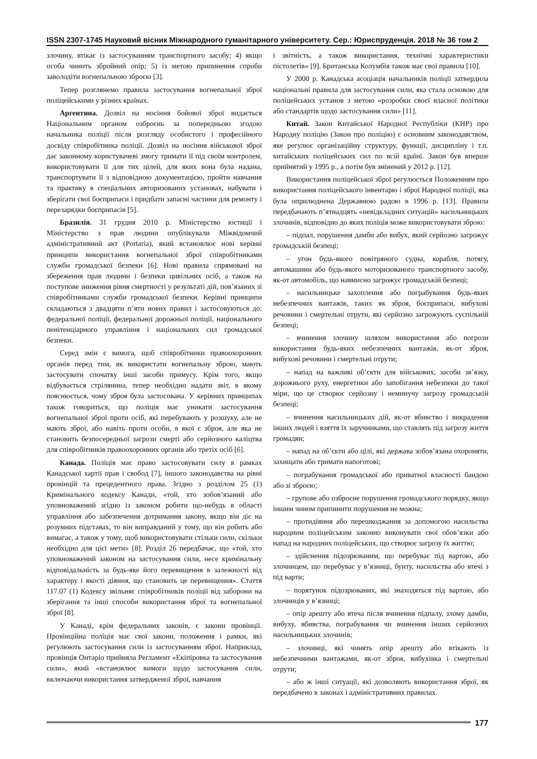ISSN 2307-1745 Науковий вісник Міжнародного гуманітарного університету. Сер.: Юриспруденція. 2018 № 36 том 2
злочину, втікає із застосуванням транспортного засобу; 4) якщо особа чинить збройний опір; 5) із метою припинення спроби заволодіти вогнепальною зброєю [3].
Тепер розглянемо правила застосування вогнепальної зброї поліцейськими у різних країнах.
Аргентина. Дозвіл на носіння бойової зброї видається Національним органом озброєнь за попередньою згодою начальника поліції після розгляду особистого і професійного досвіду співробітника поліції. Дозвіл на носіння військової зброї дає законному користувачеві змогу тримати її під своїм контролем, використовувати її для тих цілей, для яких вона була надана, транспортувати її з відповідною документацією, пройти навчання та практику в спеціальних авторизованих установах, набувати і зберігати свої боєприпаси і придбати запасні частини для ремонту і перезарядки боєприпасів [5].
Бразилія. 31 грудня 2010 р. Міністерство юстиції і Міністерство з прав людини опублікували Міжвідомчий адміністративний акт (Portaria), який встановлює нові керівні принципи використання вогнепальної зброї співробітниками служби громадської безпеки [6]. Нові правила спрямовані на збереження прав людини і безпеки цивільних осіб, а також на поступове зниження рівня смертності у результаті дій, пов’язаних зі співробітниками служби громадської безпеки. Керівні принципи складаються з двадцяти п’яти нових правил і застосовуються до: федеральної поліції, федеральної дорожньої поліції, національного пенітенціарного управління і національних сил громадської безпеки.
Серед змін є вимога, щоб співробітники правоохоронних органів перед тим, як використати вогнепальну зброю, мають застосувати спочатку інші засоби примусу. Крім того, якщо відбувається стрілянина, тепер необхідно надати звіт, в якому пояснюється, чому зброя була застосована. У керівних принципах також говориться, що поліція має уникати застосування вогнепальної зброї проти осіб, які перебувають у розшуку, але не мають зброї, або навіть проти особи, в якої є зброя, але яка не становить безпосередньої загрози смерті або серйозного каліцтва для співробітників правоохоронних органів або третіх осіб [6].
Канада. Поліція має право застосовувати силу в рамках Канадської хартії прав і свобод [7], іншого законодавства на рівні провінцій та прецедентного права. Згідно з розділом 25 (1) Кримінального кодексу Канади, «той, хто зобов’язаний або уповноважений згідно із законом робити що-небудь в області управління або забезпечення дотримання закону, якщо він діє на розумних підставах, то він виправданий у тому, що він робить або вимагає, а також у тому, щоб використовувати стільки сили, скільки необхідно для цієї мети» [8]. Розділ 26 передбачає, що «той, хто уповноважений законом на застосування сили, несе кримінальну відповідальність за будь-яке його перевищення в залежності від характеру і якості діяння, що становить це перевищення». Стаття 117.07 (1) Кодексу звільняє співробітників поліції від заборони на зберігання та інші способи використання зброї та вогнепальної зброї [8].
У Канаді, крім федеральних законів, є закони провінції. Провінційна поліція має свої закони, положення і рамки, які регулюють застосування сили із застосуванням зброї. Наприклад, провінція Онтаріо прийняла Регламент «Екіпіровка та застосування сили», який «встановлює вимоги щодо застосування сили, включаючи використання затвердженої зброї, навчання
і звітність, а також використання, технічні характеристики пістолетів» [9]. Британська Колумбія також має свої правила [10].
У 2000 р. Канадська асоціація начальників поліції затвердила національні правила для застосування сили, яка стала основою для поліцейських установ з метою «розробки своєї власної політики або стандартів щодо застосування сили» [11].
Китай. Закон Китайської Народної Республіки (КНР) про Народну поліцію (Закон про поліцію) є основним законодавством, яке регулює організаційну структуру, функції, дисципліну і т.п. китайських поліцейських сил по всій країні. Закон був вперше прийнятий у 1995 р., а потім був змінений у 2012 р. [12].
Використання поліцейської зброї регулюється Положенням про використання поліцейського інвентарю і зброї Народної поліції, яка була оприлюднена Державною радою в 1996 р. [13]. Правила передбачають п’ятнадцять «невідкладних ситуацій» насильницьких злочинів, відповідно до яких поліція може використовувати зброю:
– підпал, порушення дамби або вибух, який серйозно загрожує громадській безпеці;
– угон будь-якого повітряного судна, корабля, потягу, автомашини або будь-якого моторизованого транспортного засобу, як-от автомобіль, що навмисно загрожує громадській безпеці;
– насильницьке захоплення або пограбування будь-яких небезпечних вантажів, таких як зброя, боєприпаси, вибухові речовини і смертельні отрути, які серйозно загрожують суспільній безпеці;
– вчинення злочину шляхом використання або погрози використання будь-яких небезпечних вантажів, як-от зброя, вибухові речовини і смертельні отрути;
– напад на важливі об’єкти для військових, засоби зв’язку, дорожнього руху, енергетики або запобігання небезпеки до такої міри, що це створює серйозну і неминучу загрозу громадській безпеці;
– вчинення насильницьких дій, як-от вбивство і викрадення інших людей і взяття їх заручниками, що ставлять під загрозу життя громадян;
– напад на об’єкти або цілі, які держава зобов’язана охороняти, захищати або тримати напоготові;
– пограбування громадської або приватної власності бандою або зі зброєю;
– групове або озброєне порушення громадського порядку, якщо іншим чином припинити порушення не можна;
– протидіяння або перешкоджання за допомогою насильства народним поліцейським законно виконувати свої обов’язки або напад на народних поліцейських, що створює загрозу їх життю;
– здійснення підозрюваним, що перебуває під вартою, або злочинцем, що перебуває у в’язниці, бунту, насильства або втечі з під варти;
– порятунок підозрюваних, які знаходяться під вартою, або злочинців у в’язниці;
– опір арешту або втеча після вчинення підпалу, злому дамби, вибуху, вбивства, пограбування чи вчинення інших серйозних насильницьких злочинів;
– злочинці, які чинять опір арешту або втікають із небезпечними вантажами, як-от зброя, вибухівка і смертельні отрути;
– або ж інші ситуації, які дозволяють використання зброї, як передбачено в законах і адміністративних правилах.
177